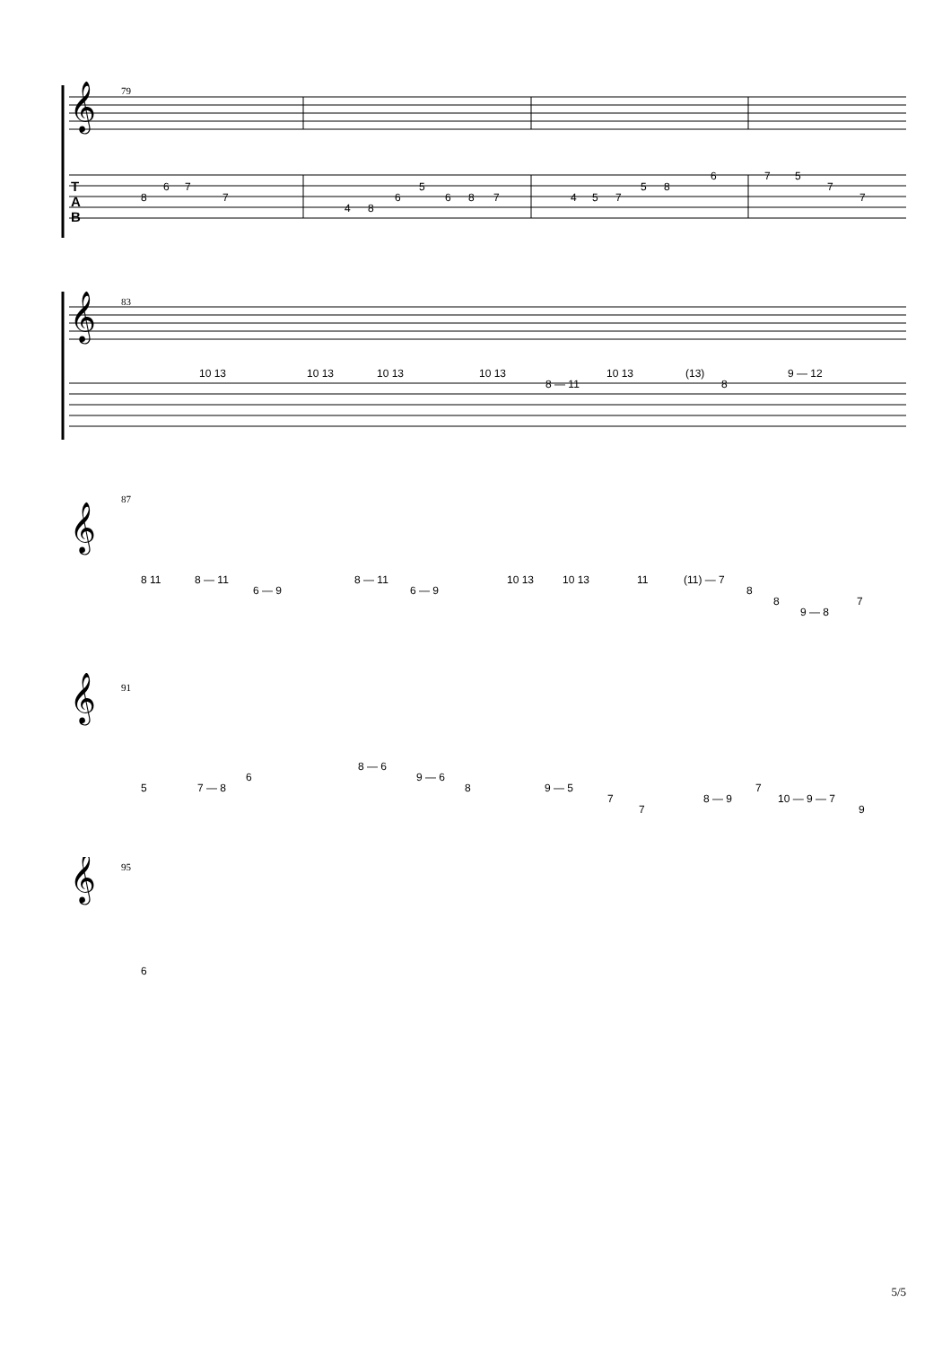𝄞
79
T
A
B
8
6
7
7
4
8
6
5
6
8
7
4
5
7
5
8
6
7
5
7
7
𝄞
83
10 13
10 13
10 13
10 13
8 — 11
10 13
(13)
8
9 — 12
87
𝄞
8 11
8 — 11
6 — 9
8 — 11
6 — 9
10 13
10 13
11
(11) — 7
8
8
9 — 8
7
91
𝄞
5
7 — 8
6
8 — 6
9 — 6
8
9 — 5
7
7
8 — 9
7
10 — 9 — 7
9
95
𝄞
6
5/5